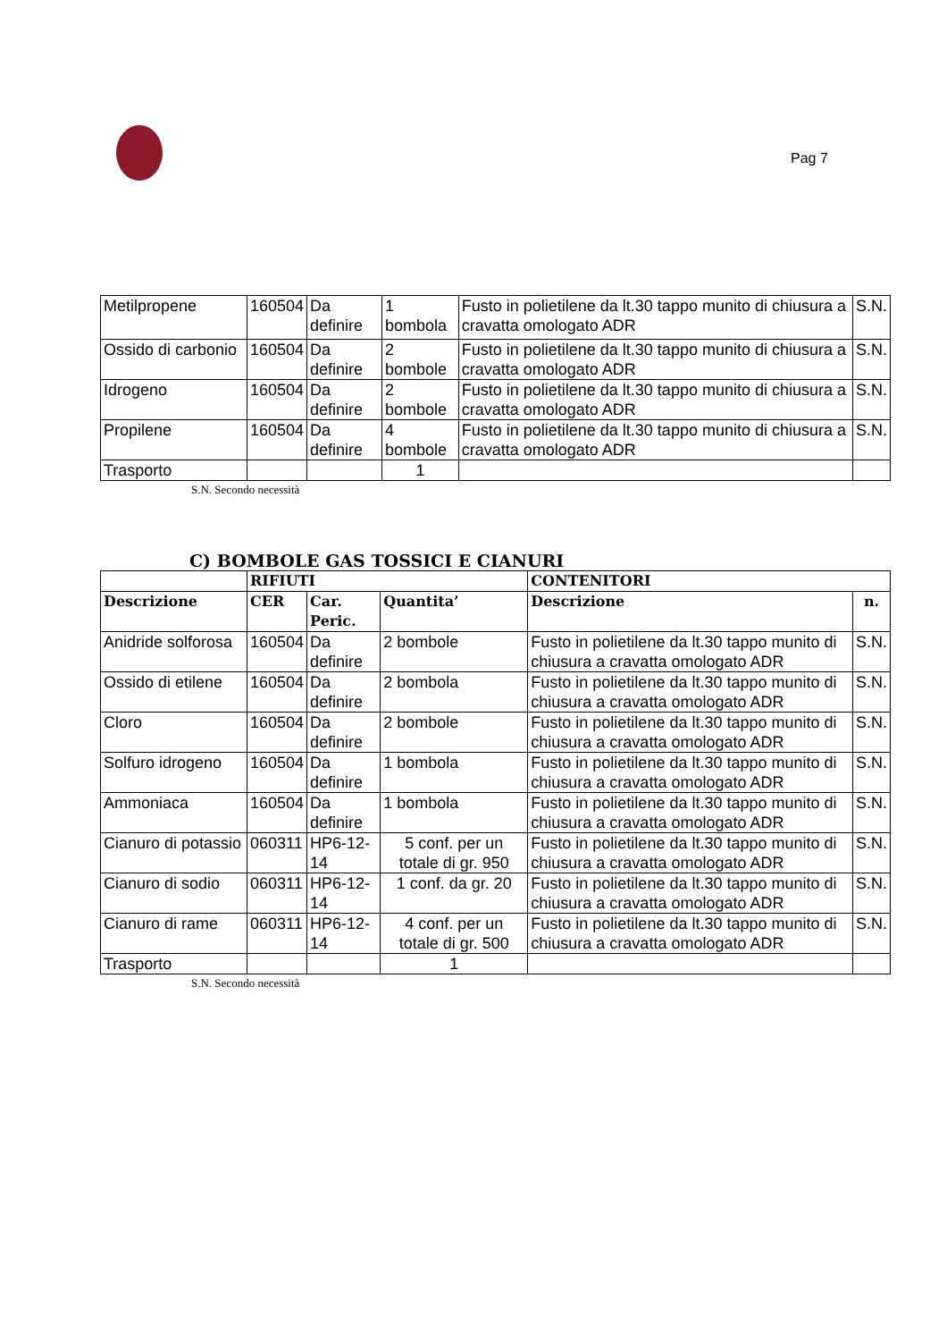Pag 7
| Metilpropene | 160504 | Da definire | 1 bombola | Fusto in polietilene da lt.30 tappo munito di chiusura a cravatta omologato ADR | S.N. |
| Ossido di carbonio | 160504 | Da definire | 2 bombole | Fusto in polietilene da lt.30 tappo munito di chiusura a cravatta omologato ADR | S.N. |
| Idrogeno | 160504 | Da definire | 2 bombole | Fusto in polietilene da lt.30 tappo munito di chiusura a cravatta omologato ADR | S.N. |
| Propilene | 160504 | Da definire | 4 bombole | Fusto in polietilene da lt.30 tappo munito di chiusura a cravatta omologato ADR | S.N. |
| Trasporto | | | 1 | | |
S.N. Secondo necessità
C) BOMBOLE GAS TOSSICI E CIANURI
| | RIFIUTI | | | CONTENITORI | |
| --- | --- | --- | --- | --- | --- |
| Descrizione | CER | Car. Peric. | Quantita’ | Descrizione | n. |
| Anidride solforosa | 160504 | Da definire | 2 bombole | Fusto in polietilene da lt.30 tappo munito di chiusura a cravatta omologato ADR | S.N. |
| Ossido di etilene | 160504 | Da definire | 2 bombola | Fusto in polietilene da lt.30 tappo munito di chiusura a cravatta omologato ADR | S.N. |
| Cloro | 160504 | Da definire | 2 bombole | Fusto in polietilene da lt.30 tappo munito di chiusura a cravatta omologato ADR | S.N. |
| Solfuro idrogeno | 160504 | Da definire | 1 bombola | Fusto in polietilene da lt.30 tappo munito di chiusura a cravatta omologato ADR | S.N. |
| Ammoniaca | 160504 | Da definire | 1 bombola | Fusto in polietilene da lt.30 tappo munito di chiusura a cravatta omologato ADR | S.N. |
| Cianuro di potassio | 060311 | HP6-12-14 | 5 conf. per un totale di gr. 950 | Fusto in polietilene da lt.30 tappo munito di chiusura a cravatta omologato ADR | S.N. |
| Cianuro di sodio | 060311 | HP6-12-14 | 1 conf. da gr. 20 | Fusto in polietilene da lt.30 tappo munito di chiusura a cravatta omologato ADR | S.N. |
| Cianuro di rame | 060311 | HP6-12-14 | 4 conf. per un totale di gr. 500 | Fusto in polietilene da lt.30 tappo munito di chiusura a cravatta omologato ADR | S.N. |
| Trasporto | | | 1 | | |
S.N. Secondo necessità